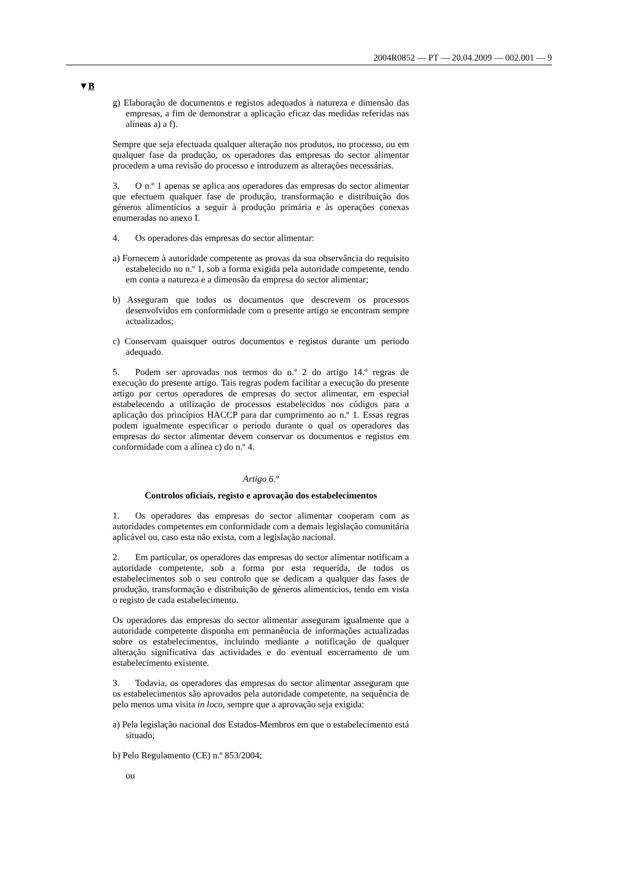2004R0852 — PT — 20.04.2009 — 002.001 — 9
▼B
g) Elaboração de documentos e registos adequados à natureza e dimensão das empresas, a fim de demonstrar a aplicação eficaz das medidas referidas nas alíneas a) a f).
Sempre que seja efectuada qualquer alteração nos produtos, no processo, ou em qualquer fase da produção, os operadores das empresas do sector alimentar procedem a uma revisão do processo e introduzem as alterações necessárias.
3. O n.º 1 apenas se aplica aos operadores das empresas do sector alimentar que efectuem qualquer fase de produção, transformação e distribuição dos géneros alimentícios a seguir à produção primária e às operações conexas enumeradas no anexo I.
4. Os operadores das empresas do sector alimentar:
a) Fornecem à autoridade competente as provas da sua observância do requisito estabelecido no n.º 1, sob a forma exigida pela autoridade competente, tendo em conta a natureza e a dimensão da empresa do sector alimentar;
b) Asseguram que todos os documentos que descrevem os processos desenvolvidos em conformidade com o presente artigo se encontram sempre actualizados;
c) Conservam quaisquer outros documentos e registos durante um período adequado.
5. Podem ser aprovadas nos termos do n.º 2 do artigo 14.º regras de execução do presente artigo. Tais regras podem facilitar a execução do presente artigo por certos operadores de empresas do sector alimentar, em especial estabelecendo a utilização de processos estabelecidos nos códigos para a aplicação dos princípios HACCP para dar cumprimento ao n.º 1. Essas regras podem igualmente especificar o período durante o qual os operadores das empresas do sector alimentar devem conservar os documentos e registos em conformidade com a alínea c) do n.º 4.
Artigo 6.º
Controlos oficiais, registo e aprovação dos estabelecimentos
1. Os operadores das empresas do sector alimentar cooperam com as autoridades competentes em conformidade com a demais legislação comunitária aplicável ou, caso esta não exista, com a legislação nacional.
2. Em particular, os operadores das empresas do sector alimentar notificam a autoridade competente, sob a forma por esta requerida, de todos os estabelecimentos sob o seu controlo que se dedicam a qualquer das fases de produção, transformação e distribuição de géneros alimentícios, tendo em vista o registo de cada estabelecimento.
Os operadores das empresas do sector alimentar asseguram igualmente que a autoridade competente disponha em permanência de informações actualizadas sobre os estabelecimentos, incluindo mediante a notificação de qualquer alteração significativa das actividades e do eventual encerramento de um estabelecimento existente.
3. Todavia, os operadores das empresas do sector alimentar asseguram que os estabelecimentos são aprovados pela autoridade competente, na sequência de pelo menos uma visita in loco, sempre que a aprovação seja exigida:
a) Pela legislação nacional dos Estados-Membros em que o estabelecimento está situado;
b) Pelo Regulamento (CE) n.º 853/2004;
ou